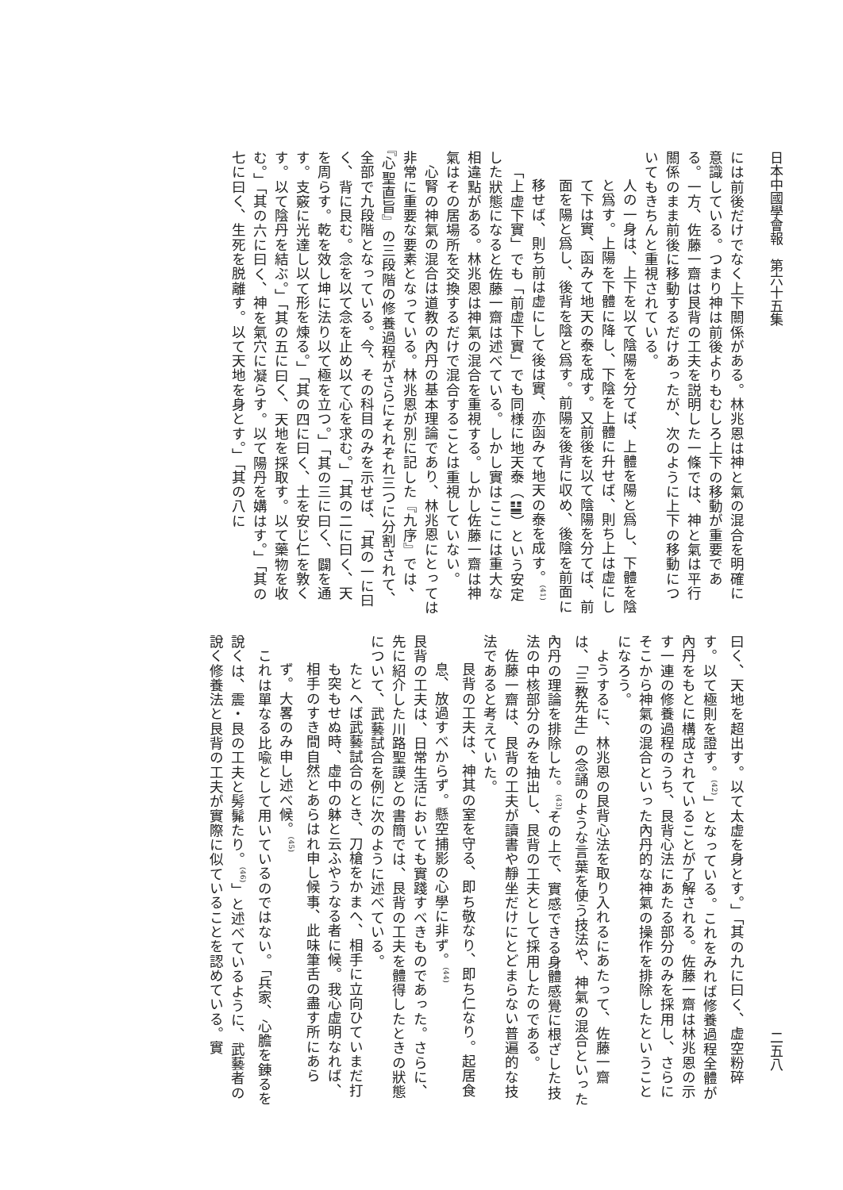日本中國學會報　第六十五集 二五八
には前後だけでなく上下關係がある。林兆恩は神と氣の混合を明確に意識している。つまり神は前後よりもむしろ上下の移動が重要である。一方、佐藤一齋は艮背の工夫を説明した一條では、神と氣は平行關係のまま前後に移動するだけあったが、次のように上下の移動についてもきちんと重視されている。
人の一身は、上下を以て陰陽を分てば、上體を陽と爲し、下體を陰と爲す。上陽を下體に降し、下陰を上體に升せば、則ち上は虚にして下は實、函みて地天の泰を成す。又前後を以て陰陽を分てば、前面を陽と爲し、後背を陰と爲す。前陽を後背に収め、後陰を前面に移せば、則ち前は虚にして後は實、亦函みて地天の泰を成す。<sup>(41)</sup>
「上虚下實」でも「前虚下實」でも同様に地天泰（䷊）という安定した狀態になると佐藤一齋は述べている。しかし實はここには重大な相違點がある。林兆恩は神氣の混合を重視する。しかし佐藤一齋は神氣はその居場所を交換するだけで混合することは重視していない。
心腎の神氣の混合は道教の內丹の基本理論であり、林兆恩にとっては非常に重要な要素となっている。林兆恩が別に記した『九序』では、『心聖直旨』の三段階の修養過程がさらにそれぞれ三つに分割されて、全部で九段階となっている。今、その科目のみを示せば、「其の一に曰く、背に艮む。念を以て念を止め以て心を求む。」「其の二に曰く、天を周らす。乾を效し坤に法り以て極を立つ。」「其の三に曰く、闢を通す。支竅に光達し以て形を煉る。」「其の四に曰く、土を安じ仁を敦くす。以て陰丹を結ぶ。」「其の五に曰く、天地を採取す。以て藥物を收む。」「其の六に曰く、神を氣穴に凝らす。以て陽丹を媾はす。」「其の七に曰く、生死を脱離す。以て天地を身とす。」「其の八に
曰く、天地を超出す。以て太虚を身とす。」「其の九に曰く、虚空粉碎す。以て極則を證す。<sup>(42)</sup>」となっている。これをみれば修養過程全體が內丹をもとに構成されていることが了解される。佐藤一齋は林兆恩の示す一連の修養過程のうち、艮背心法にあたる部分のみを採用し、さらにそこから神氣の混合といった內丹的な神氣の操作を排除したということになろう。
ようするに、林兆恩の艮背心法を取り入れるにあたって、佐藤一齋は、「三教先生」の念誦のような言葉を使う技法や、神氣の混合といった內丹の理論を排除した。<sup>(43)</sup>その上で、實感できる身體感覺に根ざした技法の中核部分のみを抽出し、艮背の工夫として採用したのである。
佐藤一齋は、艮背の工夫が讀書や靜坐だけにとどまらない普遍的な技法であると考えていた。
艮背の工夫は、神其の室を守る、即ち敬なり、即ち仁なり。起居食息、放過すべからず。懸空捕影の心學に非ず。<sup>(44)</sup>
艮背の工夫は、日常生活においても實踐すべきものであった。さらに、先に紹介した川路聖謨との書簡では、艮背の工夫を體得したときの狀態について、武藝試合を例に次のように述べている。
たとへば武藝試合のとき、刀槍をかまへ、相手に立向ひていまだ打も突もせぬ時、虚中の躰と云ふやうなる者に候。我心虚明なれば、相手のすき間自然とあらはれ申し候事、此味筆舌の盡す所にあらず。大畧のみ申し述べ候。<sup>(45)</sup>
これは單なる比喩として用いているのではない。「兵家、心膽を錬るを說くは、震・艮の工夫と髣髴たり。<sup>(46)</sup>」と述べているように、武藝者の說く修養法と艮背の工夫が實際に似ていることを認めている。實